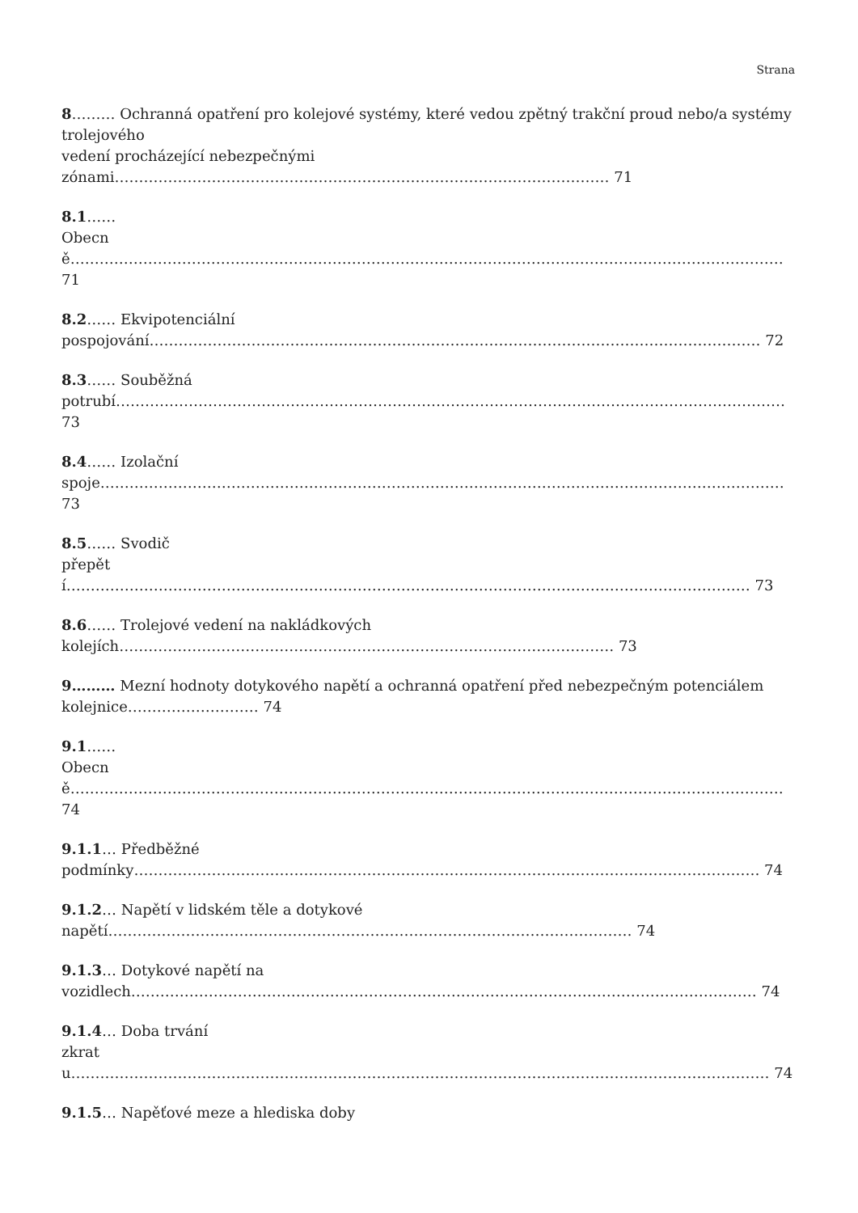Strana
8……… Ochranná opatření pro kolejové systémy, které vedou zpětný trakční proud nebo/a systémy trolejového
vedení procházející nebezpečnými
zónami………………………………………………………………………………………… 71
8.1……
Obecně………………………………………………………………………………………………………………………………… 71
8.2…… Ekvipotenciální
pospojování……………………………………………………………………………………………………………… 72
8.3…… Souběžná
potrubí………………………………………………………………………………………………………………………… 73
8.4…… Izolační
spoje…………………………………………………………………………………………………………………………… 73
8.5…… Svodič
přepětí…………………………………………………………………………………………………………………………… 73
8.6…… Trolejové vedení na nakládkových
kolejích………………………………………………………………………………………… 73
9……… Mezní hodnoty dotykového napětí a ochranná opatření před nebezpečným potenciálem
kolejnice……………………… 74
9.1……
Obecně………………………………………………………………………………………………………………………………… 74
9.1.1… Předběžné
podmínky………………………………………………………………………………………………………………… 74
9.1.2… Napětí v lidském těle a dotykové
napětí……………………………………………………………………………………………… 74
9.1.3… Dotykové napětí na
vozidlech………………………………………………………………………………………………………………… 74
9.1.4… Doba trvání
zkratu……………………………………………………………………………………………………………………………… 74
9.1.5… Napěťové meze a hlediska doby